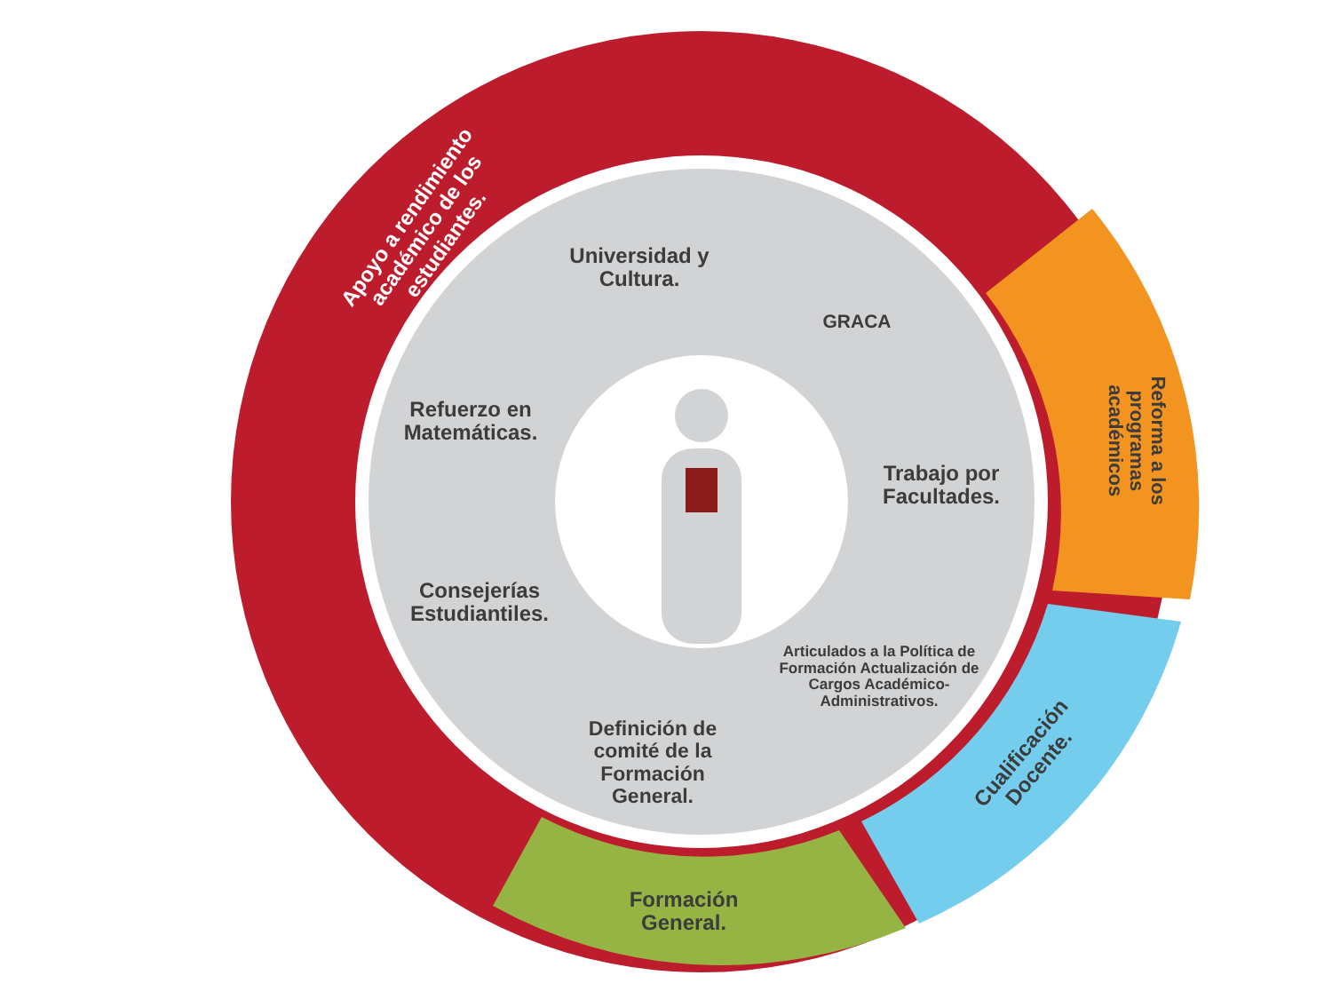Apoyo a rendimiento académico de los estudiantes.
Reforma a los programas académicos
Cualificación Docente.
Formación General.
Universidad y Cultura.
GRACA
Refuerzo en Matemáticas.
Trabajo por Facultades.
Consejerías Estudiantiles.
Articulados a la Política de Formación Actualización de Cargos Académico-Administrativos.
Definición de comité de la Formación General.